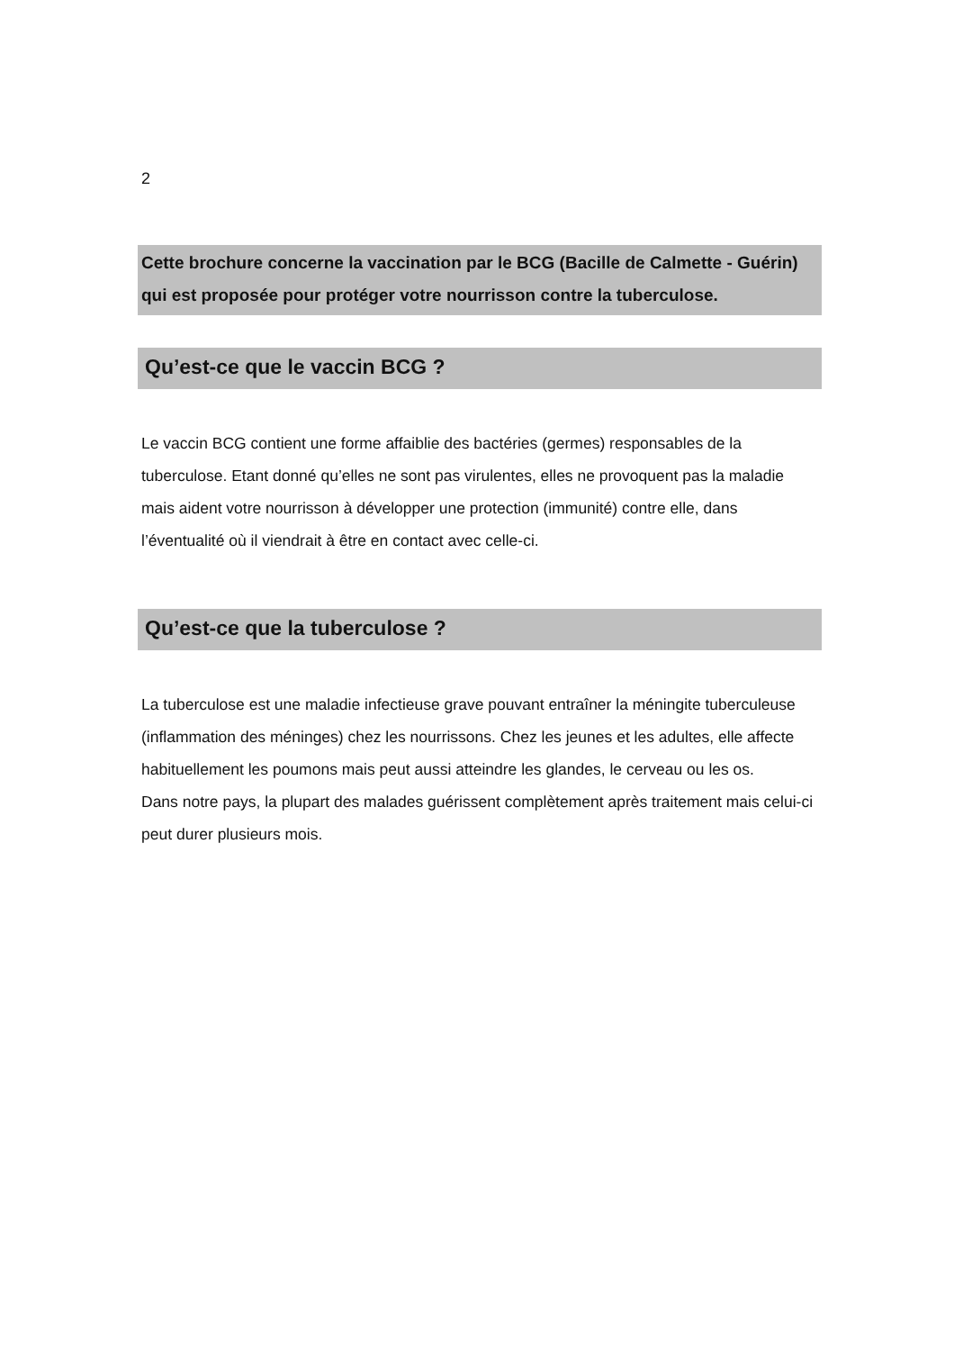2
Cette brochure concerne la vaccination par le BCG (Bacille de Calmette - Guérin) qui est proposée pour protéger votre nourrisson contre la tuberculose.
Qu’est-ce que le vaccin BCG ?
Le vaccin BCG contient une forme affaiblie des bactéries (germes) responsables de la tuberculose. Etant donné qu’elles ne sont pas virulentes, elles ne provoquent pas la maladie mais aident votre nourrisson à développer une protection (immunité) contre elle, dans l’éventualité où il viendrait à être en contact avec celle-ci.
Qu’est-ce que la tuberculose ?
La tuberculose est une maladie infectieuse grave pouvant entraîner la méningite tuberculeuse (inflammation des méninges) chez les nourrissons. Chez les jeunes et les adultes, elle affecte habituellement les poumons mais peut aussi atteindre les glandes, le cerveau ou les os.
Dans notre pays, la plupart des malades guérissent complètement après traitement mais celui-ci peut durer plusieurs mois.